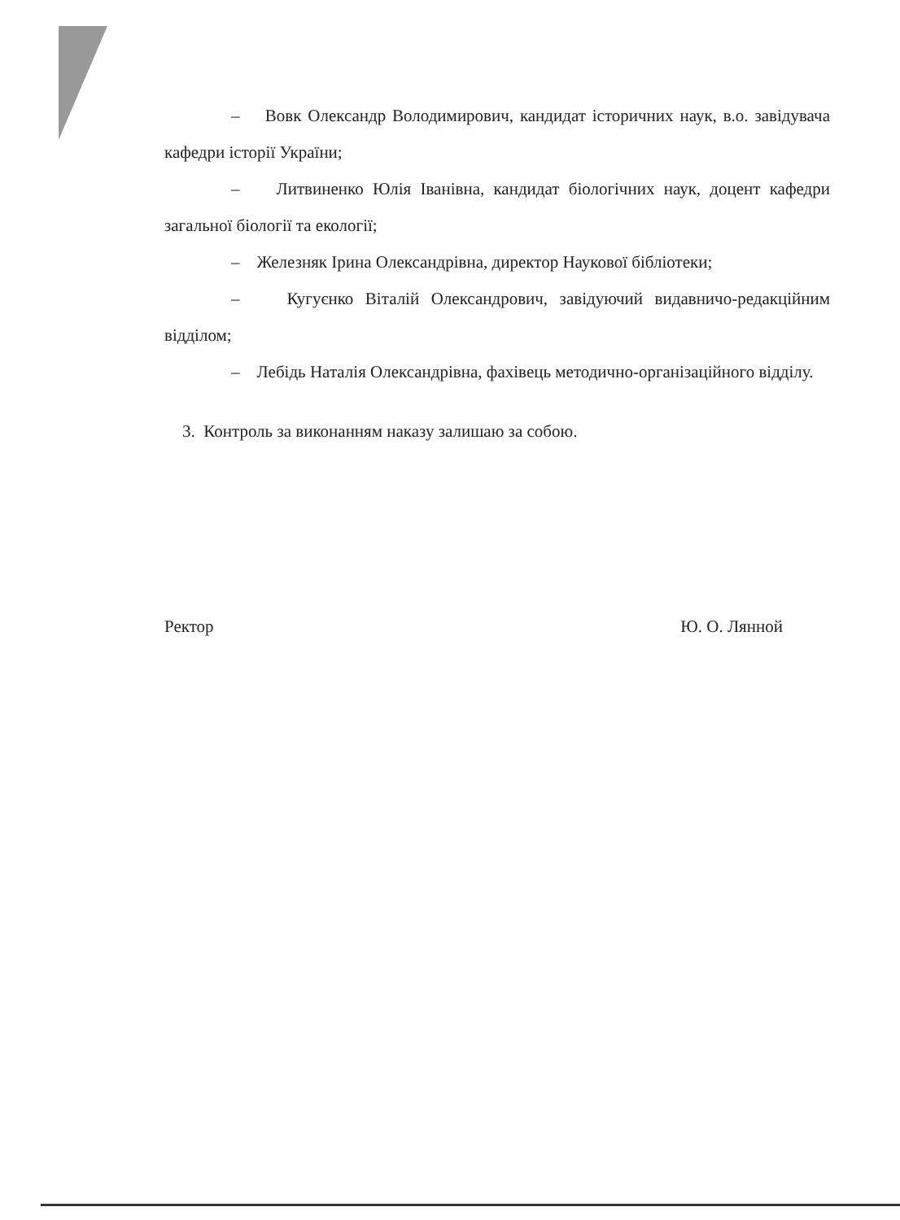– Вовк Олександр Володимирович, кандидат історичних наук, в.о. завідувача кафедри історії України;
– Литвиненко Юлія Іванівна, кандидат біологічних наук, доцент кафедри загальної біології та екології;
– Железняк Ірина Олександрівна, директор Наукової бібліотеки;
– Кугуєнко Віталій Олександрович, завідуючий видавничо-редакційним відділом;
– Лебідь Наталія Олександрівна, фахівець методично-організаційного відділу.
3. Контроль за виконанням наказу залишаю за собою.
Ректор Ю. О. Лянной